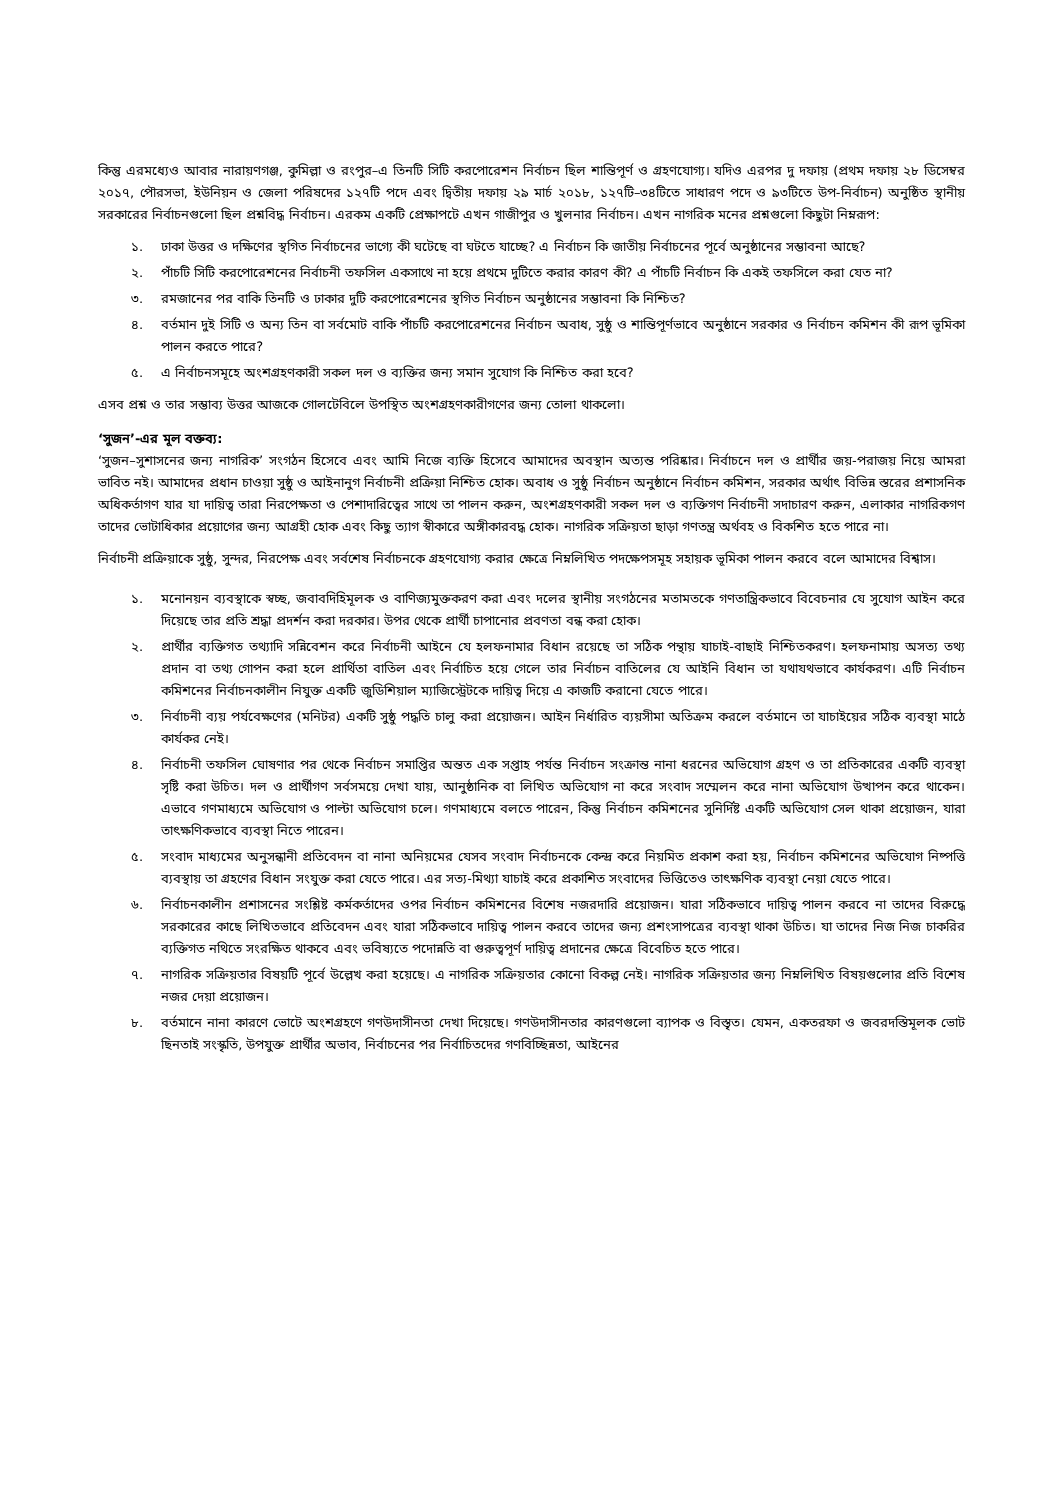কিন্তু এরমধ্যেও আবার নারায়ণগঞ্জ, কুমিল্লা ও রংপুর–এ তিনটি সিটি করপোরেশন নির্বাচন ছিল শান্তিপূর্ণ ও গ্রহণযোগ্য। যদিও এরপর দু দফায় (প্রথম দফায় ২৮ ডিসেম্বর ২০১৭, পৌরসভা, ইউনিয়ন ও জেলা পরিষদের ১২৭টি পদে এবং দ্বিতীয় দফায় ২৯ মার্চ ২০১৮, ১২৭টি–৩৪টিতে সাধারণ পদে ও ৯৩টিতে উপ-নির্বাচন) অনুষ্ঠিত স্থানীয় সরকারের নির্বাচনগুলো ছিল প্রশ্নবিদ্ধ নির্বাচন। এরকম একটি প্রেক্ষাপটে এখন গাজীপুর ও খুলনার নির্বাচন। এখন নাগরিক মনের প্রশ্নগুলো কিছুটা নিম্নরূপ:
১. ঢাকা উত্তর ও দক্ষিণের স্থগিত নির্বাচনের ভাগ্যে কী ঘটেছে বা ঘটতে যাচ্ছে? এ নির্বাচন কি জাতীয় নির্বাচনের পূর্বে অনুষ্ঠানের সম্ভাবনা আছে?
২. পাঁচটি সিটি করপোরেশনের নির্বাচনী তফসিল একসাথে না হয়ে প্রথমে দুটিতে করার কারণ কী? এ পাঁচটি নির্বাচন কি একই তফসিলে করা যেত না?
৩. রমজানের পর বাকি তিনটি ও ঢাকার দুটি করপোরেশনের স্থগিত নির্বাচন অনুষ্ঠানের সম্ভাবনা কি নিশ্চিত?
৪. বর্তমান দুই সিটি ও অন্য তিন বা সর্বমোট বাকি পাঁচটি করপোরেশনের নির্বাচন অবাধ, সুষ্ঠু ও শান্তিপূর্ণভাবে অনুষ্ঠানে সরকার ও নির্বাচন কমিশন কী রূপ ভূমিকা পালন করতে পারে?
৫. এ নির্বাচনসমূহে অংশগ্রহণকারী সকল দল ও ব্যক্তির জন্য সমান সুযোগ কি নিশ্চিত করা হবে?
এসব প্রশ্ন ও তার সম্ভাব্য উত্তর আজকে গোলটেবিলে উপস্থিত অংশগ্রহণকারীগণের জন্য তোলা থাকলো।
‘সুজন’-এর মূল বক্তব্য:
‘সুজন–সুশাসনের জন্য নাগরিক’ সংগঠন হিসেবে এবং আমি নিজে ব্যক্তি হিসেবে আমাদের অবস্থান অত্যন্ত পরিষ্কার। নির্বাচনে দল ও প্রার্থীর জয়-পরাজয় নিয়ে আমরা ভাবিত নই। আমাদের প্রধান চাওয়া সুষ্ঠু ও আইনানুগ নির্বাচনী প্রক্রিয়া নিশ্চিত হোক। অবাধ ও সুষ্ঠু নির্বাচন অনুষ্ঠানে নির্বাচন কমিশন, সরকার অর্থাৎ বিভিন্ন স্তরের প্রশাসনিক অধিকর্তাগণ যার যা দায়িত্ব তারা নিরপেক্ষতা ও পেশাদারিত্বের সাথে তা পালন করুন, অংশগ্রহণকারী সকল দল ও ব্যক্তিগণ নির্বাচনী সদাচারণ করুন, এলাকার নাগরিকগণ তাদের ভোটাধিকার প্রয়োগের জন্য আগ্রহী হোক এবং কিছু ত্যাগ স্বীকারে অঙ্গীকারবদ্ধ হোক। নাগরিক সক্রিয়তা ছাড়া গণতন্ত্র অর্থবহ ও বিকশিত হতে পারে না।
নির্বাচনী প্রক্রিয়াকে সুষ্ঠু, সুন্দর, নিরপেক্ষ এবং সর্বশেষ নির্বাচনকে গ্রহণযোগ্য করার ক্ষেত্রে নিম্নলিখিত পদক্ষেপসমূহ সহায়ক ভূমিকা পালন করবে বলে আমাদের বিশ্বাস।
১. মনোনয়ন ব্যবস্থাকে স্বচ্ছ, জবাবদিহিমূলক ও বাণিজ্যমুক্তকরণ করা এবং দলের স্থানীয় সংগঠনের মতামতকে গণতান্ত্রিকভাবে বিবেচনার যে সুযোগ আইন করে দিয়েছে তার প্রতি শ্রদ্ধা প্রদর্শন করা দরকার। উপর থেকে প্রার্থী চাপানোর প্রবণতা বন্ধ করা হোক।
২. প্রার্থীর ব্যক্তিগত তথ্যাদি সন্নিবেশন করে নির্বাচনী আইনে যে হলফনামার বিধান রয়েছে তা সঠিক পন্থায় যাচাই-বাছাই নিশ্চিতকরণ। হলফনামায় অসত্য তথ্য প্রদান বা তথ্য গোপন করা হলে প্রার্থিতা বাতিল এবং নির্বাচিত হয়ে গেলে তার নির্বাচন বাতিলের যে আইনি বিধান তা যথাযথভাবে কার্যকরণ। এটি নির্বাচন কমিশনের নির্বাচনকালীন নিযুক্ত একটি জুডিশিয়াল ম্যাজিস্ট্রেটকে দায়িত্ব দিয়ে এ কাজটি করানো যেতে পারে।
৩. নির্বাচনী ব্যয় পর্যবেক্ষণের (মনিটর) একটি সুষ্ঠু পদ্ধতি চালু করা প্রয়োজন। আইন নির্ধারিত ব্যয়সীমা অতিক্রম করলে বর্তমানে তা যাচাইয়ের সঠিক ব্যবস্থা মাঠে কার্যকর নেই।
৪. নির্বাচনী তফসিল ঘোষণার পর থেকে নির্বাচন সমাপ্তির অন্তত এক সপ্তাহ পর্যন্ত নির্বাচন সংক্রান্ত নানা ধরনের অভিযোগ গ্রহণ ও তা প্রতিকারের একটি ব্যবস্থা সৃষ্টি করা উচিত। দল ও প্রার্থীগণ সর্বসময়ে দেখা যায়, আনুষ্ঠানিক বা লিখিত অভিযোগ না করে সংবাদ সম্মেলন করে নানা অভিযোগ উত্থাপন করে থাকেন। এভাবে গণমাধ্যমে অভিযোগ ও পাল্টা অভিযোগ চলে। গণমাধ্যমে বলতে পারেন, কিন্তু নির্বাচন কমিশনের সুনির্দিষ্ট একটি অভিযোগ সেল থাকা প্রয়োজন, যারা তাৎক্ষণিকভাবে ব্যবস্থা নিতে পারেন।
৫. সংবাদ মাধ্যমের অনুসন্ধানী প্রতিবেদন বা নানা অনিয়মের যেসব সংবাদ নির্বাচনকে কেন্দ্র করে নিয়মিত প্রকাশ করা হয়, নির্বাচন কমিশনের অভিযোগ নিষ্পত্তি ব্যবস্থায় তা গ্রহণের বিধান সংযুক্ত করা যেতে পারে। এর সত্য-মিথ্যা যাচাই করে প্রকাশিত সংবাদের ভিত্তিতেও তাৎক্ষণিক ব্যবস্থা নেয়া যেতে পারে।
৬. নির্বাচনকালীন প্রশাসনের সংশ্লিষ্ট কর্মকর্তাদের ওপর নির্বাচন কমিশনের বিশেষ নজরদারি প্রয়োজন। যারা সঠিকভাবে দায়িত্ব পালন করবে না তাদের বিরুদ্ধে সরকারের কাছে লিখিতভাবে প্রতিবেদন এবং যারা সঠিকভাবে দায়িত্ব পালন করবে তাদের জন্য প্রশংসাপত্রের ব্যবস্থা থাকা উচিত। যা তাদের নিজ নিজ চাকরির ব্যক্তিগত নথিতে সংরক্ষিত থাকবে এবং ভবিষ্যতে পদোন্নতি বা গুরুত্বপূর্ণ দায়িত্ব প্রদানের ক্ষেত্রে বিবেচিত হতে পারে।
৭. নাগরিক সক্রিয়তার বিষয়টি পূর্বে উল্লেখ করা হয়েছে। এ নাগরিক সক্রিয়তার কোনো বিকল্প নেই। নাগরিক সক্রিয়তার জন্য নিম্নলিখিত বিষয়গুলোর প্রতি বিশেষ নজর দেয়া প্রয়োজন।
৮. বর্তমানে নানা কারণে ভোটে অংশগ্রহণে গণউদাসীনতা দেখা দিয়েছে। গণউদাসীনতার কারণগুলো ব্যাপক ও বিস্তৃত। যেমন, একতরফা ও জবরদস্তিমূলক ভোট ছিনতাই সংস্কৃতি, উপযুক্ত প্রার্থীর অভাব, নির্বাচনের পর নির্বাচিতদের গণবিচ্ছিন্নতা, আইনের